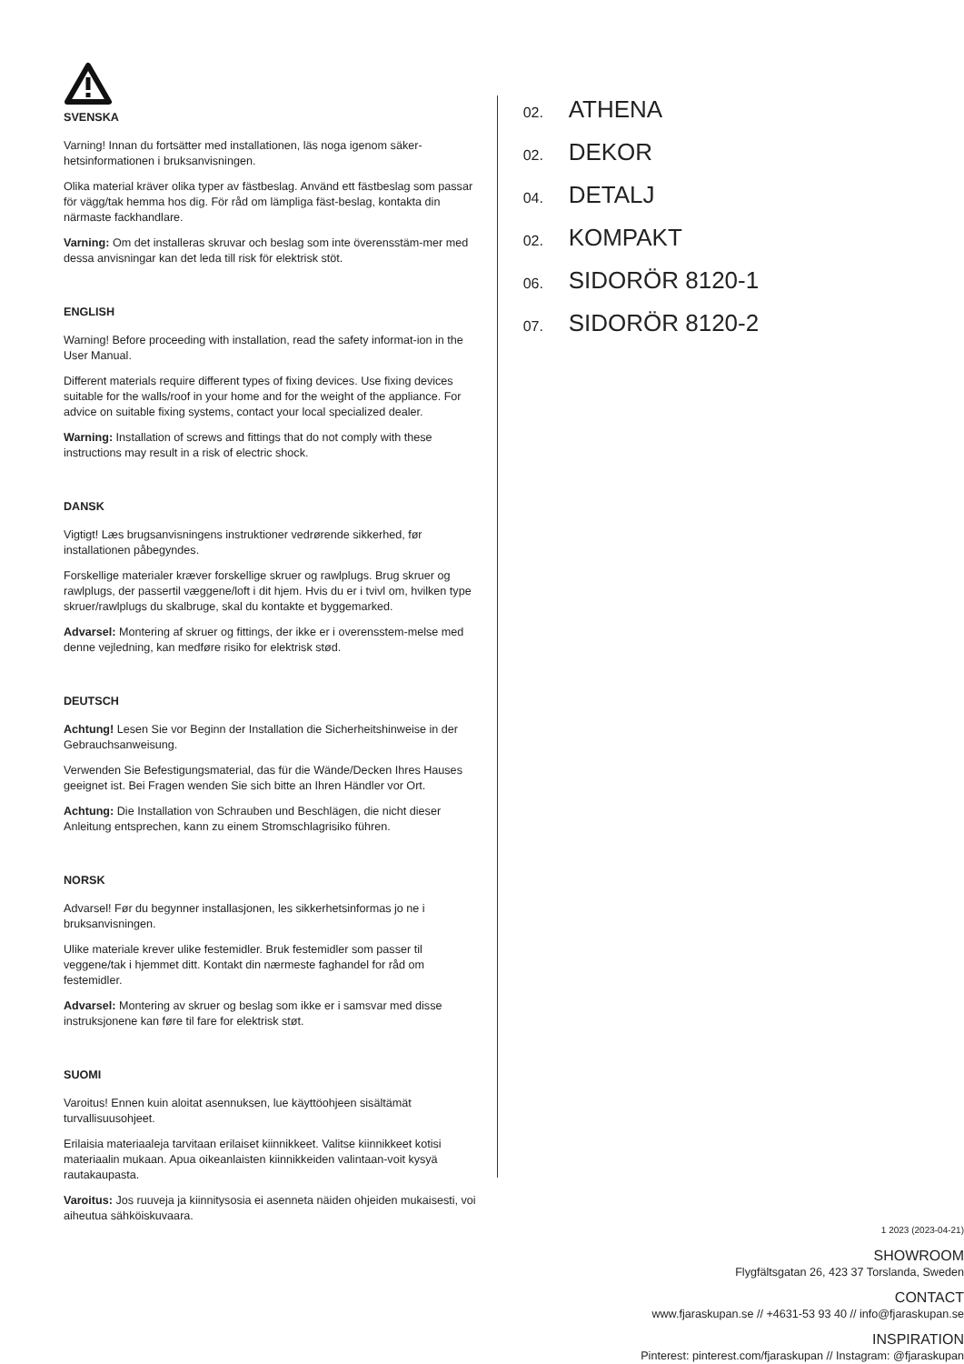SVENSKA
Varning! Innan du fortsätter med installationen, läs noga igenom säker-hetsinformationen i bruksanvisningen.
Olika material kräver olika typer av fästbeslag. Använd ett fästbeslag som passar för vägg/tak hemma hos dig. För råd om lämpliga fäst-beslag, kontakta din närmaste fackhandlare.
Varning: Om det installeras skruvar och beslag som inte överensstäm-mer med dessa anvisningar kan det leda till risk för elektrisk stöt.
ENGLISH
Warning! Before proceeding with installation, read the safety informat-ion in the User Manual.
Different materials require different types of fixing devices. Use fixing devices suitable for the walls/roof in your home and for the weight of the appliance. For advice on suitable fixing systems, contact your local specialized dealer.
Warning: Installation of screws and fittings that do not comply with these instructions may result in a risk of electric shock.
DANSK
Vigtigt! Læs brugsanvisningens instruktioner vedrørende sikkerhed, før installationen påbegyndes.
Forskellige materialer kræver forskellige skruer og rawlplugs. Brug skruer og rawlplugs, der passertil væggene/loft i dit hjem. Hvis du er i tvivl om, hvilken type skruer/rawlplugs du skalbruge, skal du kontakte et byggemarked.
Advarsel: Montering af skruer og fittings, der ikke er i overensstem-melse med denne vejledning, kan medføre risiko for elektrisk stød.
DEUTSCH
Achtung! Lesen Sie vor Beginn der Installation die Sicherheitshinweise in der Gebrauchsanweisung.
Verwenden Sie Befestigungsmaterial, das für die Wände/Decken Ihres Hauses geeignet ist. Bei Fragen wenden Sie sich bitte an Ihren Händler vor Ort.
Achtung: Die Installation von Schrauben und Beschlägen, die nicht dieser Anleitung entsprechen, kann zu einem Stromschlagrisiko führen.
NORSK
Advarsel! Før du begynner installasjonen, les sikkerhetsinformas jo ne i bruksanvisningen.
Ulike materiale krever ulike festemidler. Bruk festemidler som passer til veggene/tak i hjemmet ditt. Kontakt din nærmeste faghandel for råd om festemidler.
Advarsel: Montering av skruer og beslag som ikke er i samsvar med disse instruksjonene kan føre til fare for elektrisk støt.
SUOMI
Varoitus! Ennen kuin aloitat asennuksen, lue käyttöohjeen sisältämät turvallisuusohjeet.
Erilaisia materiaaleja tarvitaan erilaiset kiinnikkeet. Valitse kiinnikkeet kotisi materiaalin mukaan. Apua oikeanlaisten kiinnikkeiden valintaan-voit kysyä rautakaupasta.
Varoitus: Jos ruuveja ja kiinnitysosia ei asenneta näiden ohjeiden mukaisesti, voi aiheutua sähköiskuvaara.
02. ATHENA
02. DEKOR
04. DETALJ
02. KOMPAKT
06. SIDORÖR 8120-1
07. SIDORÖR 8120-2
1 2023 (2023-04-21)
SHOWROOM
Flygfältsgatan 26, 423 37 Torslanda, Sweden
CONTACT
www.fjaraskupan.se // +4631-53 93 40 // info@fjaraskupan.se
INSPIRATION
Pinterest: pinterest.com/fjaraskupan // Instagram: @fjaraskupan